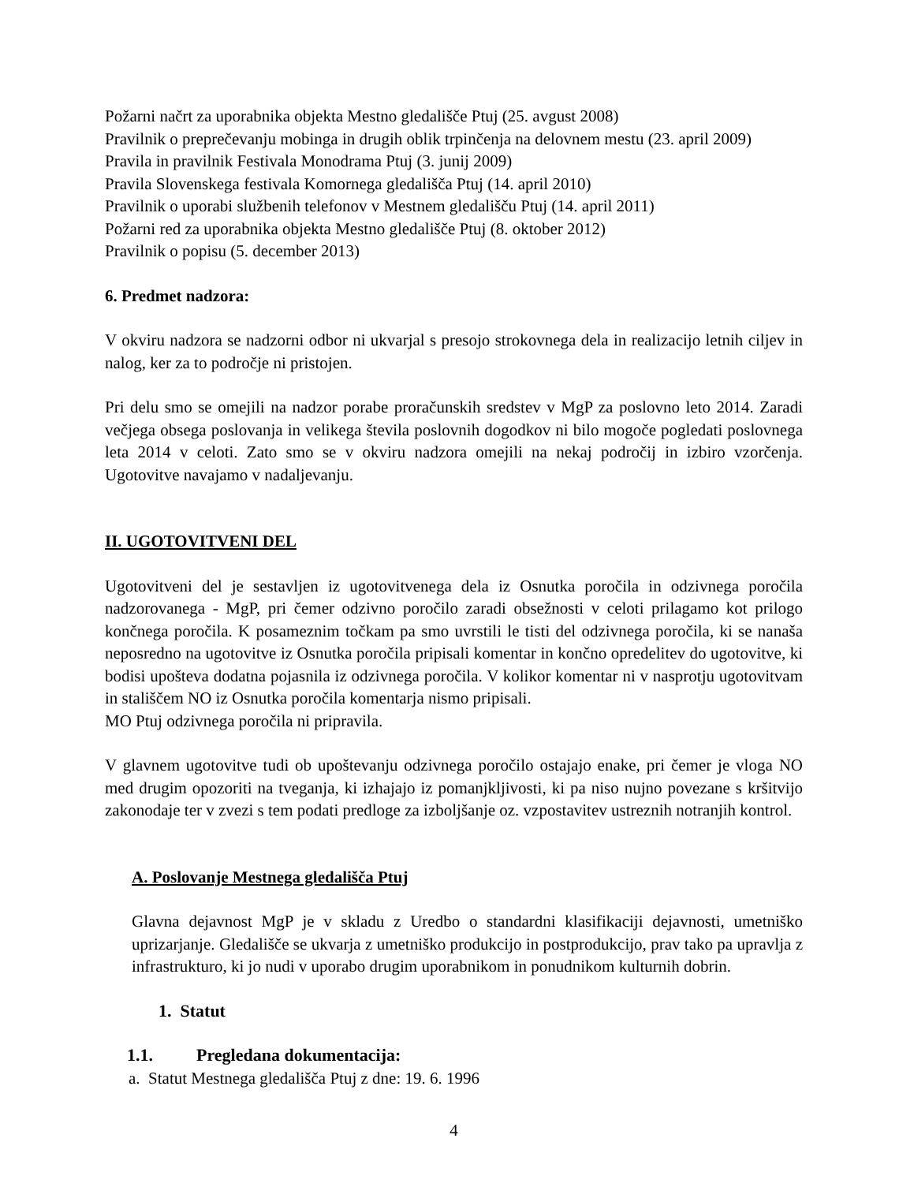Požarni načrt za uporabnika objekta Mestno gledališče Ptuj (25. avgust 2008)
Pravilnik o preprečevanju mobinga in drugih oblik trpinčenja na delovnem mestu (23. april 2009)
Pravila in pravilnik Festivala Monodrama Ptuj (3. junij 2009)
Pravila Slovenskega festivala Komornega gledališča Ptuj (14. april 2010)
Pravilnik o uporabi službenih telefonov v Mestnem gledališču Ptuj (14. april 2011)
Požarni red za uporabnika objekta Mestno gledališče Ptuj (8. oktober 2012)
Pravilnik o popisu (5. december 2013)
6. Predmet nadzora:
V okviru nadzora se nadzorni odbor ni ukvarjal s presojo strokovnega dela in realizacijo letnih ciljev in nalog, ker za to področje ni pristojen.
Pri delu smo se omejili na nadzor porabe proračunskih sredstev v MgP za poslovno leto 2014. Zaradi večjega obsega poslovanja in velikega števila poslovnih dogodkov ni bilo mogoče pogledati poslovnega leta 2014 v celoti. Zato smo se v okviru nadzora omejili na nekaj področij in izbiro vzorčenja. Ugotovitve navajamo v nadaljevanju.
II. UGOTOVITVENI DEL
Ugotovitveni del je sestavljen iz ugotovitvenega dela iz Osnutka poročila in odzivnega poročila nadzorovanega - MgP, pri čemer odzivno poročilo zaradi obsežnosti v celoti prilagamo kot prilogo končnega poročila. K posameznim točkam pa smo uvrstili le tisti del odzivnega poročila, ki se nanaša neposredno na ugotovitve iz Osnutka poročila pripisali komentar in končno opredelitev do ugotovitve, ki bodisi upošteva dodatna pojasnila iz odzivnega poročila. V kolikor komentar ni v nasprotju ugotovitvam in stališčem NO iz Osnutka poročila komentarja nismo pripisali.
MO Ptuj odzivnega poročila ni pripravila.
V glavnem ugotovitve tudi ob upoštevanju odzivnega poročilo ostajajo enake, pri čemer je vloga NO med drugim opozoriti na tveganja, ki izhajajo iz pomanjkljivosti, ki pa niso nujno povezane s kršitvijo zakonodaje ter v zvezi s tem podati predloge za izboljšanje oz. vzpostavitev ustreznih notranjih kontrol.
A. Poslovanje Mestnega gledališča Ptuj
Glavna dejavnost MgP je v skladu z Uredbo o standardni klasifikaciji dejavnosti, umetniško uprizarjanje. Gledališče se ukvarja z umetniško produkcijo in postprodukcijo, prav tako pa upravlja z infrastrukturo, ki jo nudi v uporabo drugim uporabnikom in ponudnikom kulturnih dobrin.
1. Statut
1.1. Pregledana dokumentacija:
a. Statut Mestnega gledališča Ptuj z dne: 19. 6. 1996
4